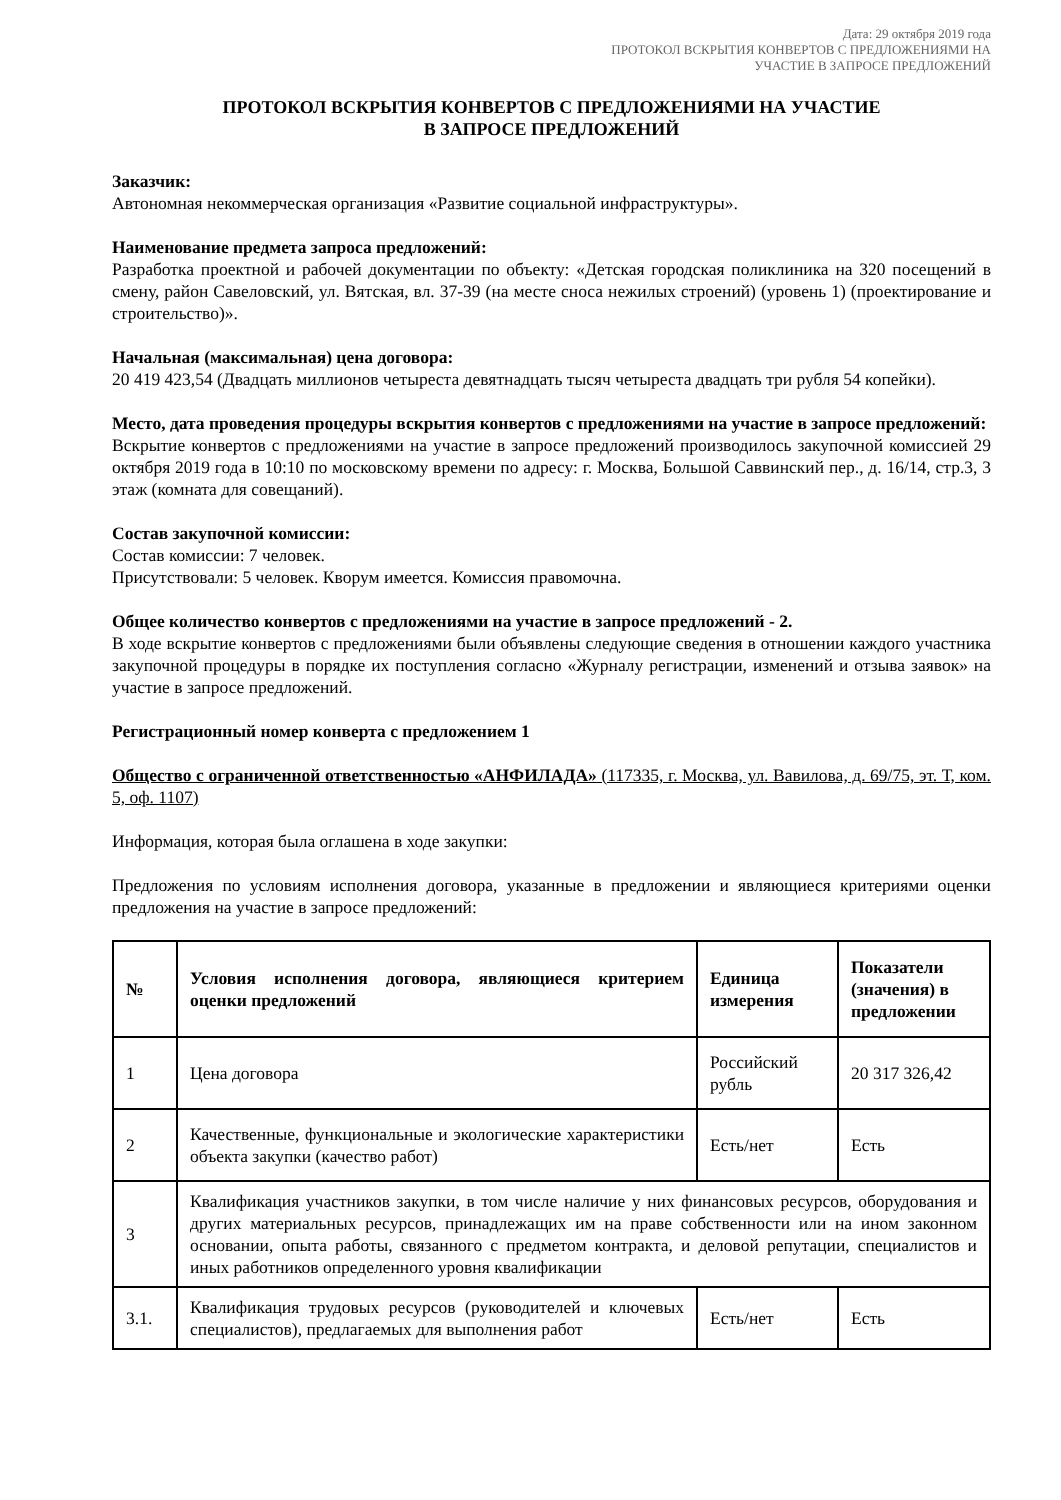Дата: 29 октября 2019 года
ПРОТОКОЛ ВСКРЫТИЯ КОНВЕРТОВ С ПРЕДЛОЖЕНИЯМИ НА
УЧАСТИЕ В ЗАПРОСЕ ПРЕДЛОЖЕНИЙ
ПРОТОКОЛ ВСКРЫТИЯ КОНВЕРТОВ С ПРЕДЛОЖЕНИЯМИ НА УЧАСТИЕ
В ЗАПРОСЕ ПРЕДЛОЖЕНИЙ
Заказчик:
Автономная некоммерческая организация «Развитие социальной инфраструктуры».
Наименование предмета запроса предложений:
Разработка проектной и рабочей документации по объекту: «Детская городская поликлиника на 320 посещений в смену, район Савеловский, ул. Вятская, вл. 37-39 (на месте сноса нежилых строений) (уровень 1) (проектирование и строительство)».
Начальная (максимальная) цена договора:
20 419 423,54 (Двадцать миллионов четыреста девятнадцать тысяч четыреста двадцать три рубля 54 копейки).
Место, дата проведения процедуры вскрытия конвертов с предложениями на участие в запросе предложений:
Вскрытие конвертов с предложениями на участие в запросе предложений производилось закупочной комиссией 29 октября 2019 года в 10:10 по московскому времени по адресу: г. Москва, Большой Саввинский пер., д. 16/14, стр.3, 3 этаж (комната для совещаний).
Состав закупочной комиссии:
Состав комиссии: 7 человек.
Присутствовали: 5 человек. Кворум имеется. Комиссия правомочна.
Общее количество конвертов с предложениями на участие в запросе предложений - 2.
В ходе вскрытие конвертов с предложениями были объявлены следующие сведения в отношении каждого участника закупочной процедуры в порядке их поступления согласно «Журналу регистрации, изменений и отзыва заявок» на участие в запросе предложений.
Регистрационный номер конверта с предложением 1
Общество с ограниченной ответственностью «АНФИЛАДА» (117335, г. Москва, ул. Вавилова, д. 69/75, эт. Т, ком. 5, оф. 1107)
Информация, которая была оглашена в ходе закупки:
Предложения по условиям исполнения договора, указанные в предложении и являющиеся критериями оценки предложения на участие в запросе предложений:
| № | Условия исполнения договора, являющиеся критерием оценки предложений | Единица измерения | Показатели (значения) в предложении |
| --- | --- | --- | --- |
| 1 | Цена договора | Российский рубль | 20 317 326,42 |
| 2 | Качественные, функциональные и экологические характеристики объекта закупки (качество работ) | Есть/нет | Есть |
| 3 | Квалификация участников закупки, в том числе наличие у них финансовых ресурсов, оборудования и других материальных ресурсов, принадлежащих им на праве собственности или на ином законном основании, опыта работы, связанного с предметом контракта, и деловой репутации, специалистов и иных работников определенного уровня квалификации | | |
| 3.1. | Квалификация трудовых ресурсов (руководителей и ключевых специалистов), предлагаемых для выполнения работ | Есть/нет | Есть |